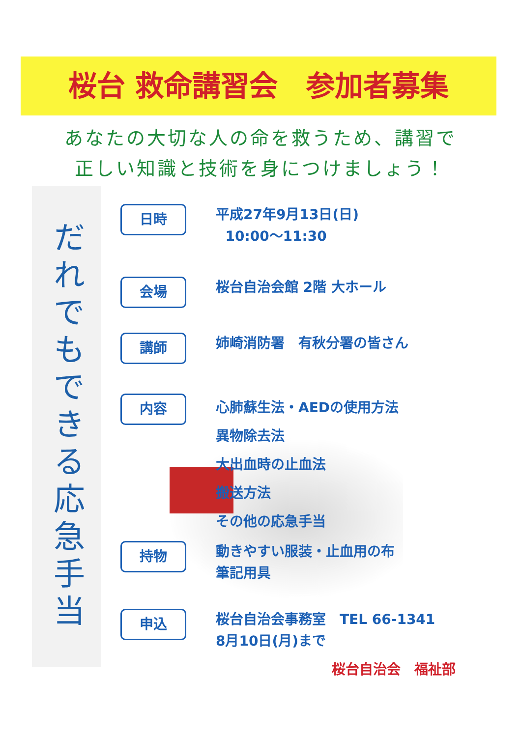桜台 救命講習会　参加者募集
あなたの大切な人の命を救うため、講習で
正しい知識と技術を身につけましょう！
だれでもできる応急手当
日時
平成27年9月13日(日)
10:00～11:30
会場
桜台自治会館 2階 大ホール
講師
姉崎消防署　有秋分署の皆さん
内容
心肺蘇生法・AEDの使用方法
異物除去法
大出血時の止血法
搬送方法
その他の応急手当
持物
動きやすい服装・止血用の布
筆記用具
申込
桜台自治会事務室　TEL 66-1341
8月10日(月)まで
桜台自治会　福祉部